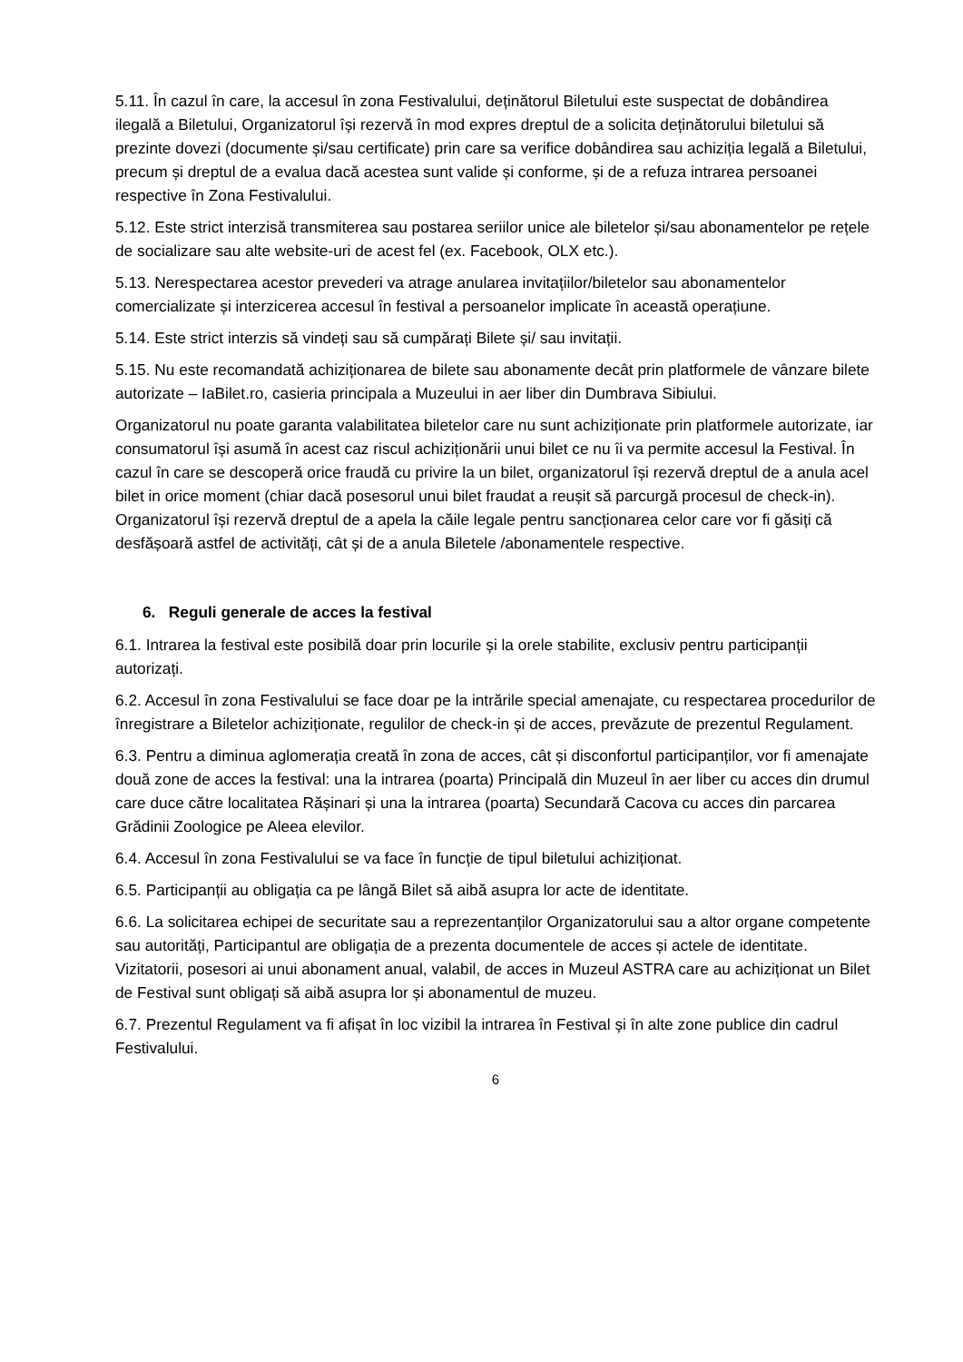5.11. În cazul în care, la accesul în zona Festivalului, deținătorul Biletului este suspectat de dobândirea ilegală a Biletului, Organizatorul își rezervă în mod expres dreptul de a solicita deținătorului biletului să prezinte dovezi (documente și/sau certificate) prin care sa verifice dobândirea sau achiziția legală a Biletului, precum și dreptul de a evalua dacă acestea sunt valide și conforme, și de a refuza intrarea persoanei respective în Zona Festivalului.
5.12. Este strict interzisă transmiterea sau postarea seriilor unice ale biletelor și/sau abonamentelor pe rețele de socializare sau alte website-uri de acest fel (ex. Facebook, OLX etc.).
5.13. Nerespectarea acestor prevederi va atrage anularea invitațiilor/biletelor sau abonamentelor comercializate și interzicerea accesul în festival a persoanelor implicate în această operațiune.
5.14. Este strict interzis să vindeți sau să cumpărați Bilete și/ sau invitații.
5.15. Nu este recomandată achiziționarea de bilete sau abonamente decât prin platformele de vânzare bilete autorizate – IaBilet.ro, casieria principala a Muzeului in aer liber din Dumbrava Sibiului.
Organizatorul nu poate garanta valabilitatea biletelor care nu sunt achiziționate prin platformele autorizate, iar consumatorul își asumă în acest caz riscul achiziționării unui bilet ce nu îi va permite accesul la Festival. În cazul în care se descoperă orice fraudă cu privire la un bilet, organizatorul își rezervă dreptul de a anula acel bilet in orice moment (chiar dacă posesorul unui bilet fraudat a reușit să parcurgă procesul de check-in). Organizatorul își rezervă dreptul de a apela la căile legale pentru sancționarea celor care vor fi găsiți că desfășoară astfel de activități, cât și de a anula Biletele /abonamentele respective.
6. Reguli generale de acces la festival
6.1. Intrarea la festival este posibilă doar prin locurile și la orele stabilite, exclusiv pentru participanții autorizați.
6.2. Accesul în zona Festivalului se face doar pe la intrările special amenajate, cu respectarea procedurilor de înregistrare a Biletelor achiziționate, regulilor de check-in și de acces, prevăzute de prezentul Regulament.
6.3. Pentru a diminua aglomerația creată în zona de acces, cât și disconfortul participanților, vor fi amenajate două zone de acces la festival: una la intrarea (poarta) Principală din Muzeul în aer liber cu acces din drumul care duce către localitatea Rășinari și una la intrarea (poarta) Secundară Cacova cu acces din parcarea Grădinii Zoologice pe Aleea elevilor.
6.4. Accesul în zona Festivalului se va face în funcție de tipul biletului achiziționat.
6.5. Participanții au obligația ca pe lângă Bilet să aibă asupra lor acte de identitate.
6.6. La solicitarea echipei de securitate sau a reprezentanților Organizatorului sau a altor organe competente sau autorități, Participantul are obligația de a prezenta documentele de acces și actele de identitate. Vizitatorii, posesori ai unui abonament anual, valabil, de acces in Muzeul ASTRA care au achiziționat un Bilet de Festival sunt obligați să aibă asupra lor și abonamentul de muzeu.
6.7. Prezentul Regulament va fi afișat în loc vizibil la intrarea în Festival și în alte zone publice din cadrul Festivalului.
6